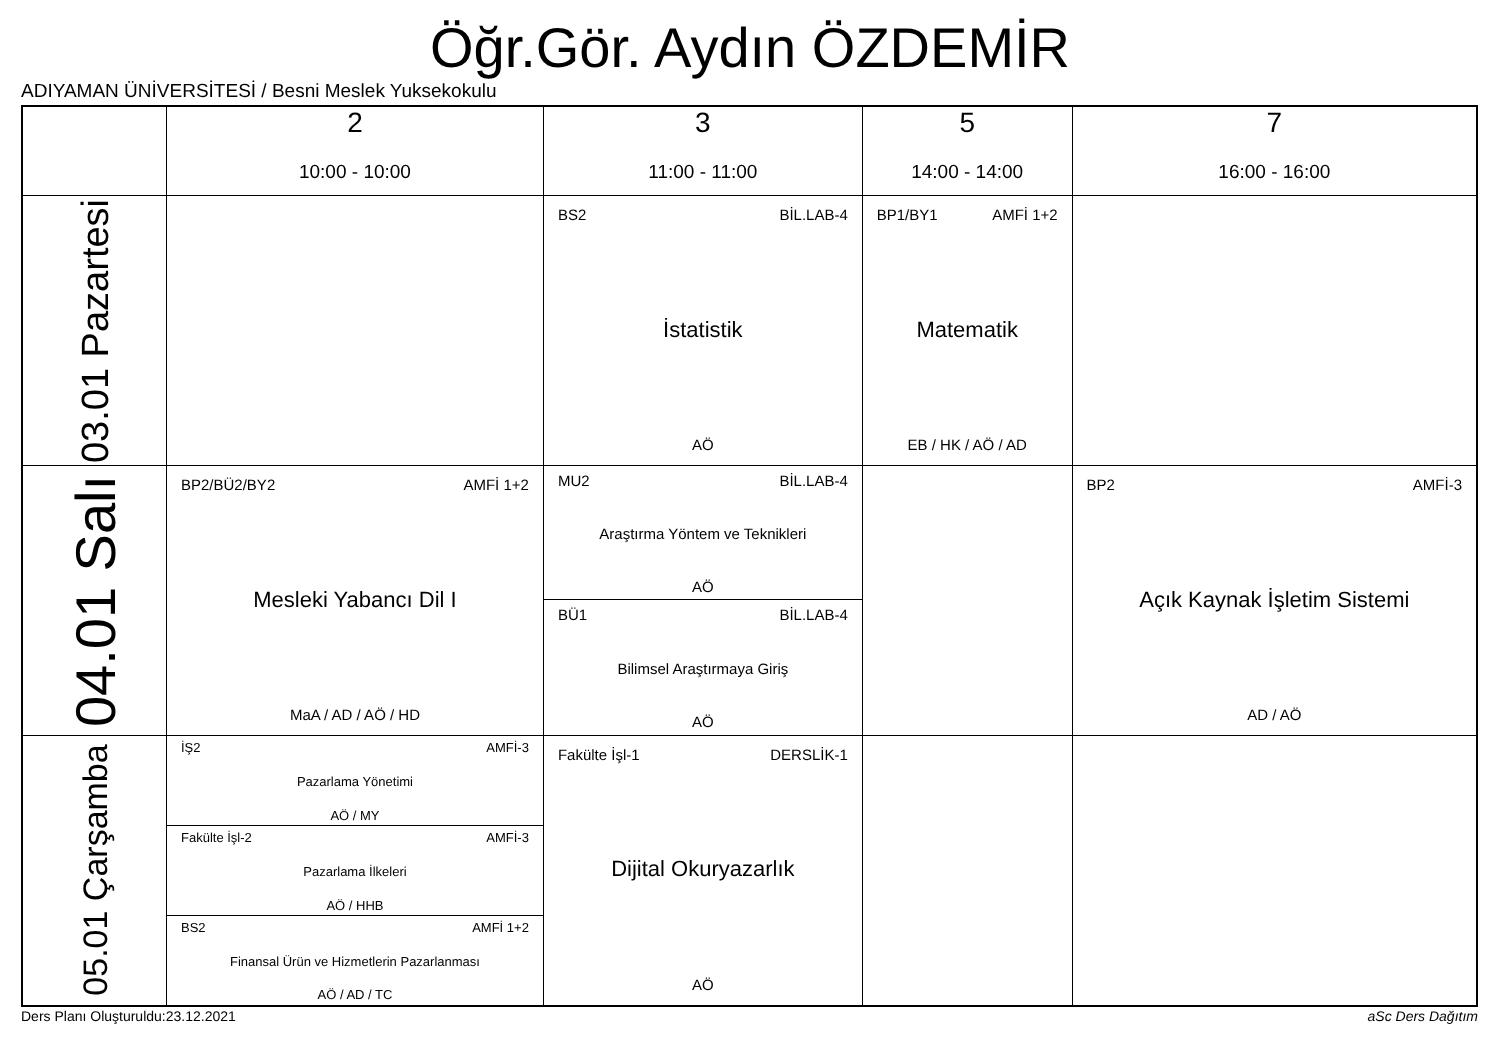Öğr.Gör. Aydın ÖZDEMİR
ADIYAMAN ÜNİVERSİTESİ / Besni Meslek Yuksekokulu
| | 2 10:00 - 10:00 | 3 11:00 - 11:00 | 5 14:00 - 14:00 | 7 16:00 - 16:00 |
| --- | --- | --- | --- | --- |
| 03.01 Pazartesi | | BS2 BİL.LAB-4 İstatistik AÖ | BP1/BY1 AMFİ 1+2 Matematik EB / HK / AÖ / AD | |
| 04.01 Salı | BP2/BÜ2/BY2 AMFİ 1+2 Mesleki Yabancı Dil I MaA / AD / AÖ / HD | MU2 BİL.LAB-4 Araştırma Yöntem ve Teknikleri AÖ BÜ1 BİL.LAB-4 Bilimsel Araştırmaya Giriş AÖ | | BP2 AMFİ-3 Açık Kaynak İşletim Sistemi AD / AÖ |
| 05.01 Çarşamba | İŞ2 AMFİ-3 Pazarlama Yönetimi AÖ / MY Fakülte İşl-2 AMFİ-3 Pazarlama İlkeleri AÖ / HHB BS2 AMFİ 1+2 Finansal Ürün ve Hizmetlerin Pazarlanması AÖ / AD / TC | Fakülte İşl-1 DERSLİK-1 Dijital Okuryazarlık AÖ | | |
Ders Planı Oluşturuldu:23.12.2021
aSc Ders Dağıtım